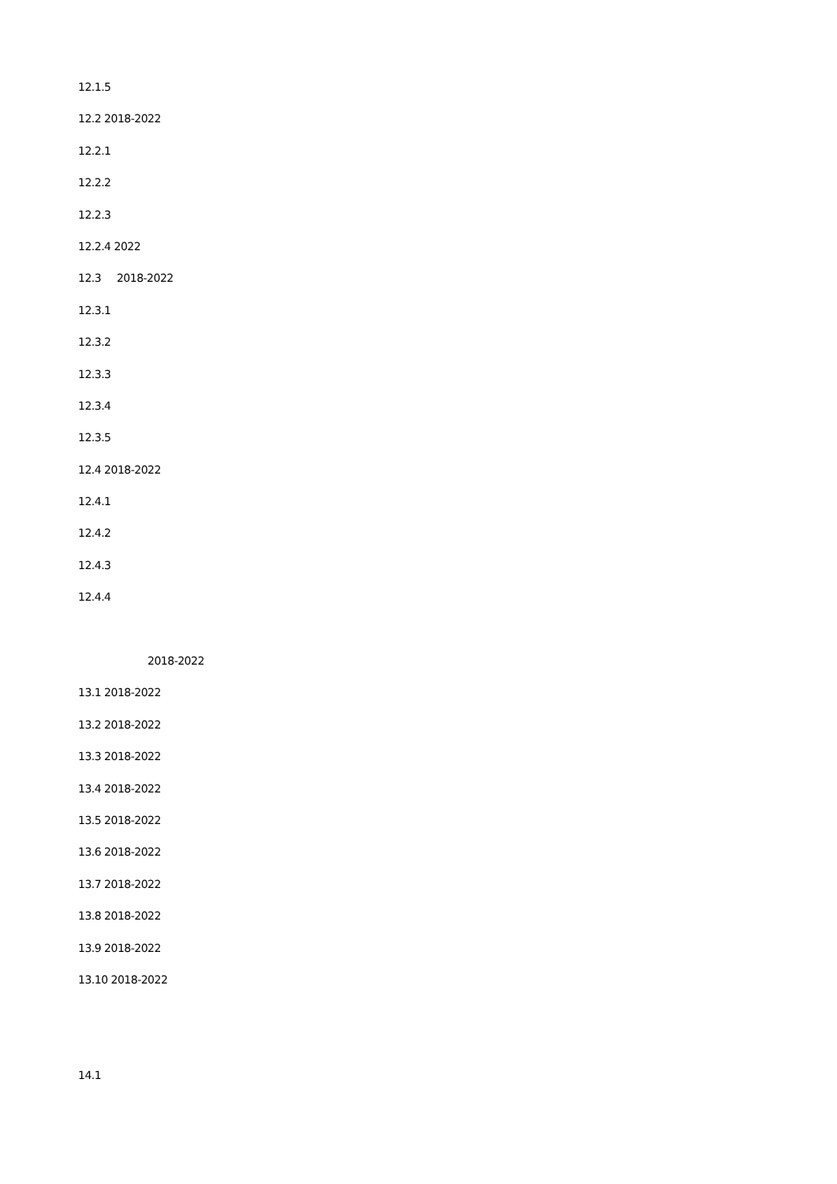12.1.5
12.2 2018-2022
12.2.1
12.2.2
12.2.3
12.2.4 2022
12.3 2018-2022
12.3.1
12.3.2
12.3.3
12.3.4
12.3.5
12.4 2018-2022
12.4.1
12.4.2
12.4.3
12.4.4
2018-2022
13.1 2018-2022
13.2 2018-2022
13.3 2018-2022
13.4 2018-2022
13.5 2018-2022
13.6 2018-2022
13.7 2018-2022
13.8 2018-2022
13.9 2018-2022
13.10 2018-2022
14.1